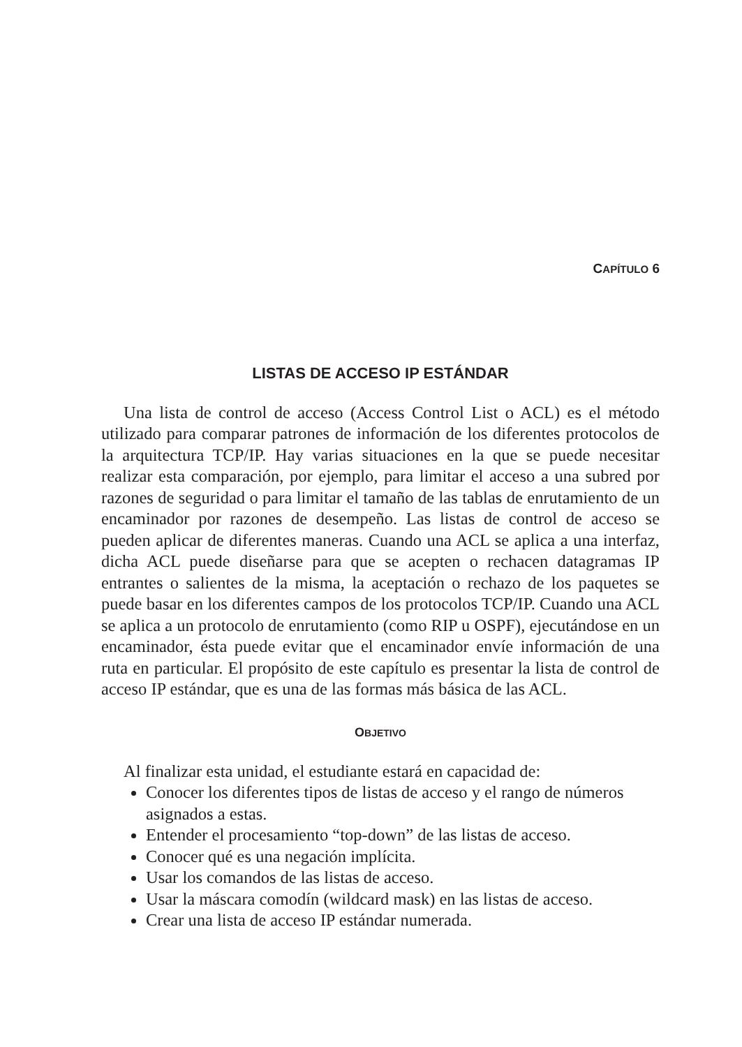CAPÍTULO 6
LISTAS DE ACCESO IP ESTÁNDAR
Una lista de control de acceso (Access Control List o ACL) es el método utilizado para comparar patrones de información de los diferentes protocolos de la arquitectura TCP/IP. Hay varias situaciones en la que se puede necesitar realizar esta comparación, por ejemplo, para limitar el acceso a una subred por razones de seguridad o para limitar el tamaño de las tablas de enrutamiento de un encaminador por razones de desempeño. Las listas de control de acceso se pueden aplicar de diferentes maneras. Cuando una ACL se aplica a una interfaz, dicha ACL puede diseñarse para que se acepten o rechacen datagramas IP entrantes o salientes de la misma, la aceptación o rechazo de los paquetes se puede basar en los diferentes campos de los protocolos TCP/IP. Cuando una ACL se aplica a un protocolo de enrutamiento (como RIP u OSPF), ejecutándose en un encaminador, ésta puede evitar que el encaminador envíe información de una ruta en particular. El propósito de este capítulo es presentar la lista de control de acceso IP estándar, que es una de las formas más básica de las ACL.
OBJETIVO
Al finalizar esta unidad, el estudiante estará en capacidad de:
Conocer los diferentes tipos de listas de acceso y el rango de números asignados a estas.
Entender el procesamiento “top-down” de las listas de acceso.
Conocer qué es una negación implícita.
Usar los comandos de las listas de acceso.
Usar la máscara comodín (wildcard mask) en las listas de acceso.
Crear una lista de acceso IP estándar numerada.